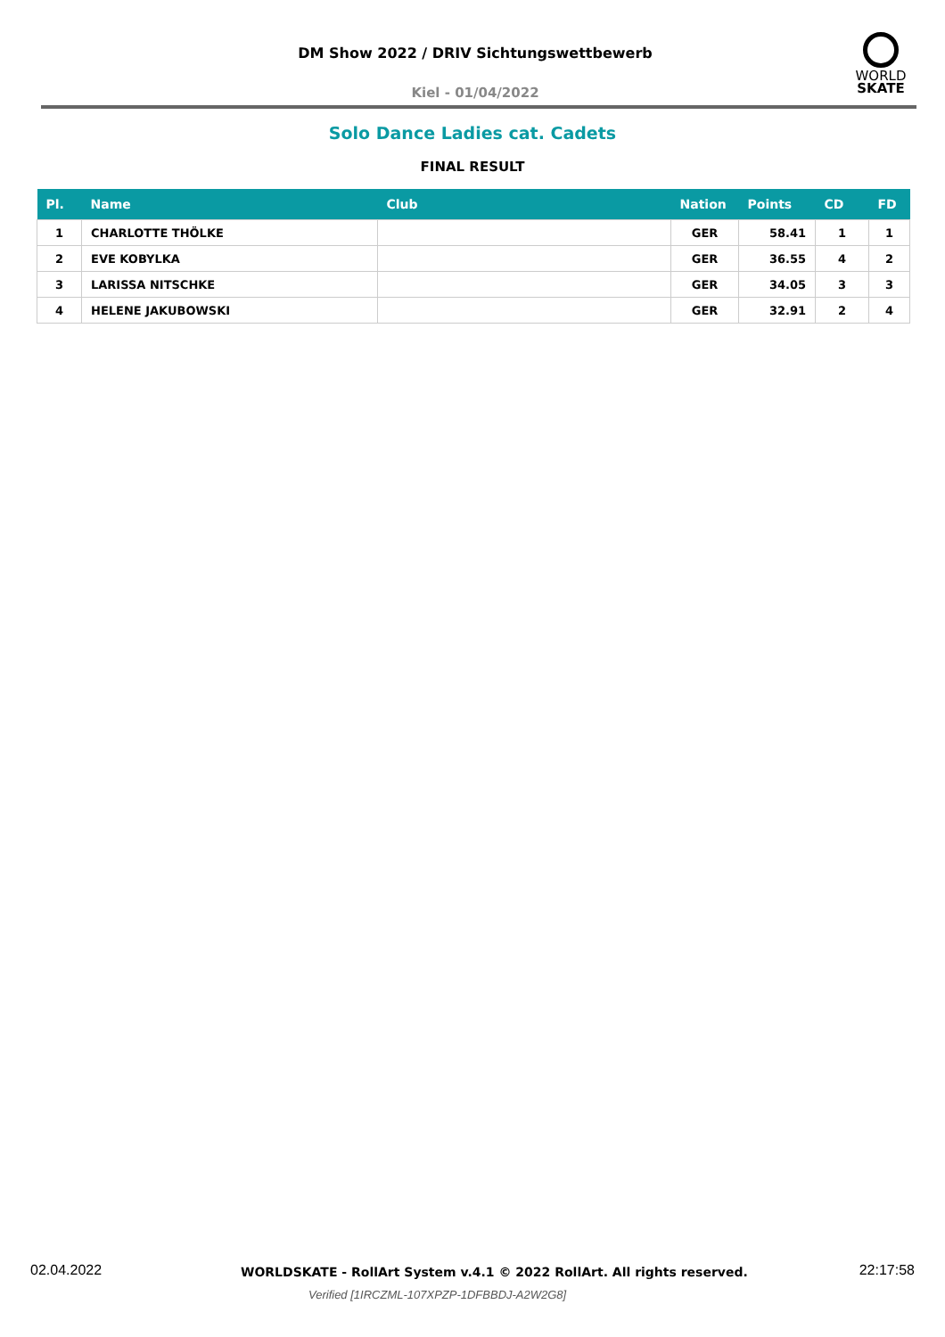DM Show 2022 / DRIV Sichtungswettbewerb
Kiel - 01/04/2022
WORLD
SKATE
Solo Dance Ladies cat. Cadets
FINAL RESULT
| Pl. | Name | Club | Nation | Points | CD | FD |
| --- | --- | --- | --- | --- | --- | --- |
| 1 | CHARLOTTE THÖLKE | | GER | 58.41 | 1 | 1 |
| 2 | EVE KOBYLKA | | GER | 36.55 | 4 | 2 |
| 3 | LARISSA NITSCHKE | | GER | 34.05 | 3 | 3 |
| 4 | HELENE JAKUBOWSKI | | GER | 32.91 | 2 | 4 |
02.04.2022 WORLDSKATE - RollArt System v.4.1 © 2022 RollArt. All rights reserved. 22:17:58
Verified [1IRCZML-107XPZP-1DFBBDJ-A2W2G8]